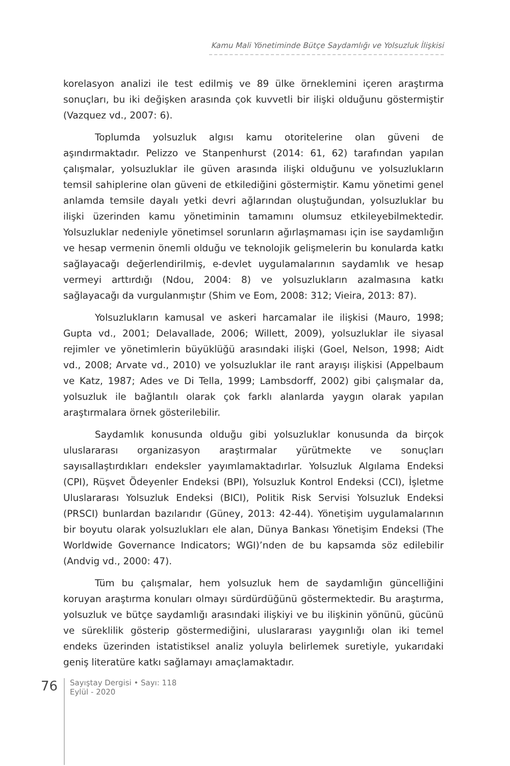Kamu Mali Yönetiminde Bütçe Saydamlığı ve Yolsuzluk İlişkisi
korelasyon analizi ile test edilmiş ve 89 ülke örneklemini içeren araştırma sonuçları, bu iki değişken arasında çok kuvvetli bir ilişki olduğunu göstermiştir (Vazquez vd., 2007: 6).
Toplumda yolsuzluk algısı kamu otoritelerine olan güveni de aşındırmaktadır. Pelizzo ve Stanpenhurst (2014: 61, 62) tarafından yapılan çalışmalar, yolsuzluklar ile güven arasında ilişki olduğunu ve yolsuzlukların temsil sahiplerine olan güveni de etkilediğini göstermiştir. Kamu yönetimi genel anlamda temsile dayalı yetki devri ağlarından oluştuğundan, yolsuzluklar bu ilişki üzerinden kamu yönetiminin tamamını olumsuz etkileyebilmektedir. Yolsuzluklar nedeniyle yönetimsel sorunların ağırlaşmaması için ise saydamlığın ve hesap vermenin önemli olduğu ve teknolojik gelişmelerin bu konularda katkı sağlayacağı değerlendirilmiş, e-devlet uygulamalarının saydamlık ve hesap vermeyi arttırdığı (Ndou, 2004: 8) ve yolsuzlukların azalmasına katkı sağlayacağı da vurgulanmıştır (Shim ve Eom, 2008: 312; Vieira, 2013: 87).
Yolsuzlukların kamusal ve askeri harcamalar ile ilişkisi (Mauro, 1998; Gupta vd., 2001; Delavallade, 2006; Willett, 2009), yolsuzluklar ile siyasal rejimler ve yönetimlerin büyüklüğü arasındaki ilişki (Goel, Nelson, 1998; Aidt vd., 2008; Arvate vd., 2010) ve yolsuzluklar ile rant arayışı ilişkisi (Appelbaum ve Katz, 1987; Ades ve Di Tella, 1999; Lambsdorff, 2002) gibi çalışmalar da, yolsuzluk ile bağlantılı olarak çok farklı alanlarda yaygın olarak yapılan araştırmalara örnek gösterilebilir.
Saydamlık konusunda olduğu gibi yolsuzluklar konusunda da birçok uluslararası organizasyon araştırmalar yürütmekte ve sonuçları sayısallaştırdıkları endeksler yayımlamaktadırlar. Yolsuzluk Algılama Endeksi (CPI), Rüşvet Ödeyenler Endeksi (BPI), Yolsuzluk Kontrol Endeksi (CCI), İşletme Uluslararası Yolsuzluk Endeksi (BICI), Politik Risk Servisi Yolsuzluk Endeksi (PRSCI) bunlardan bazılarıdır (Güney, 2013: 42-44). Yönetişim uygulamalarının bir boyutu olarak yolsuzlukları ele alan, Dünya Bankası Yönetişim Endeksi (The Worldwide Governance Indicators; WGI)’nden de bu kapsamda söz edilebilir (Andvig vd., 2000: 47).
Tüm bu çalışmalar, hem yolsuzluk hem de saydamlığın güncelliğini koruyan araştırma konuları olmayı sürdürdüğünü göstermektedir. Bu araştırma, yolsuzluk ve bütçe saydamlığı arasındaki ilişkiyi ve bu ilişkinin yönünü, gücünü ve süreklilik gösterip göstermediğini, uluslararası yaygınlığı olan iki temel endeks üzerinden istatistiksel analiz yoluyla belirlemek suretiyle, yukarıdaki geniş literatüre katkı sağlamayı amaçlamaktadır.
76
Sayıştay Dergisi • Sayı: 118
Eylül - 2020